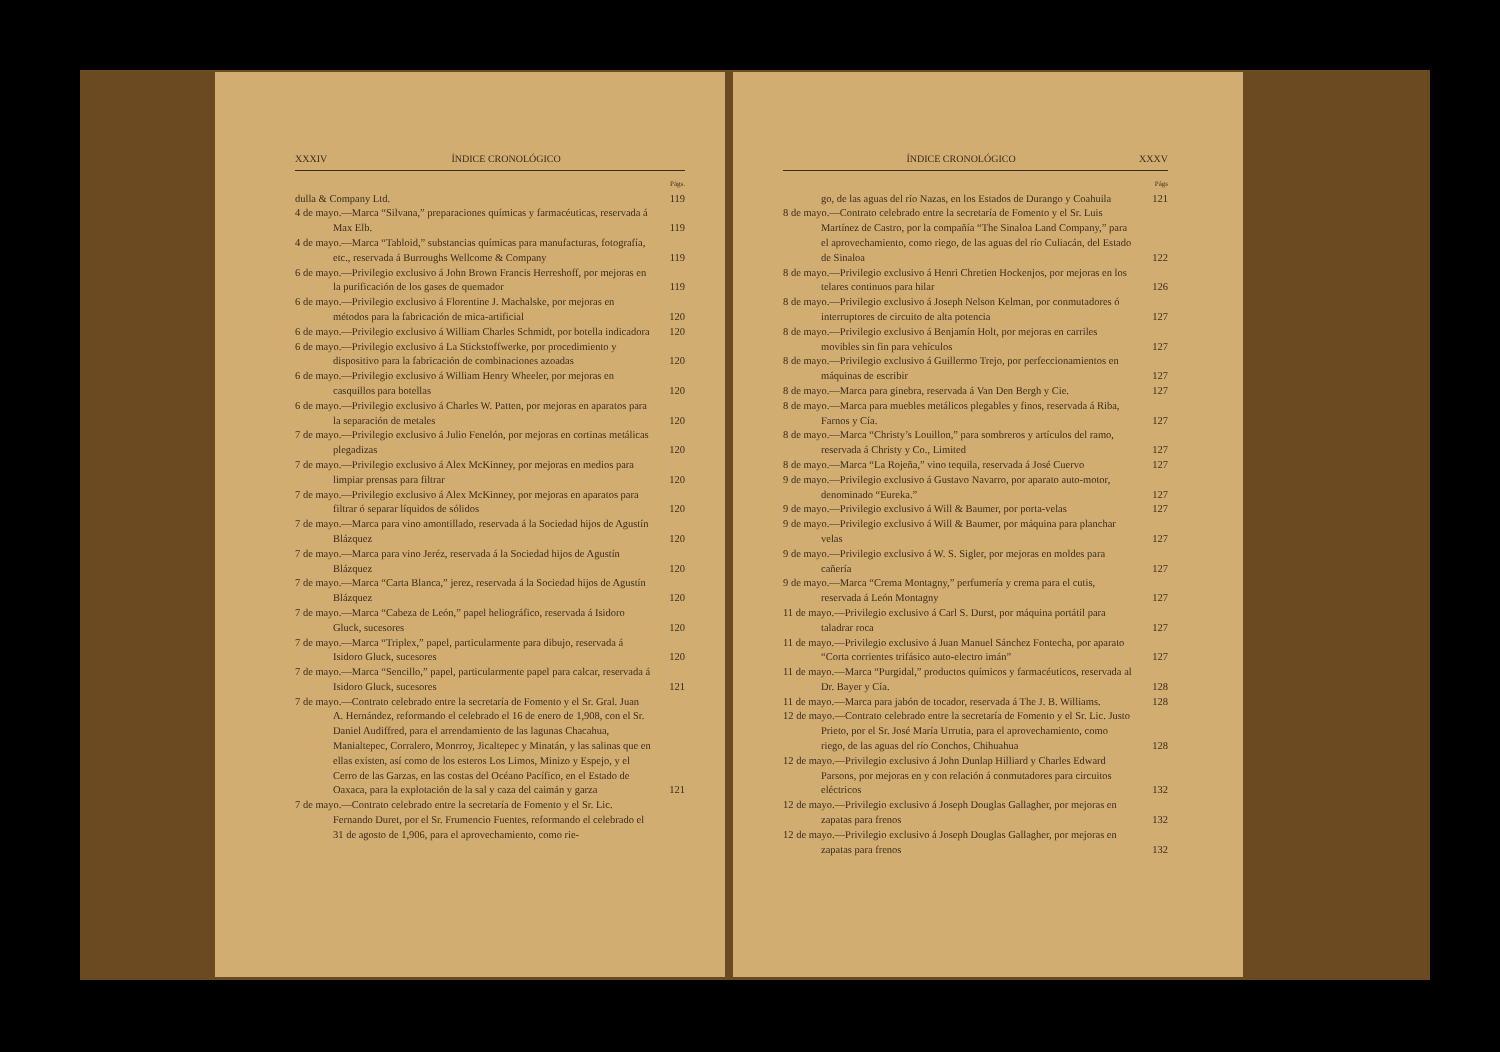XXXIV ÍNDICE CRONOLÓGICO
Págs.
dulla & Company Ltd. 119
4 de mayo.—Marca “Silvana,” preparaciones químicas y farmacéuticas, reservada á Max Elb. 119
4 de mayo.—Marca “Tabloid,” substancias químicas para manufacturas, fotografía, etc., reservada á Burroughs Wellcome & Company 119
6 de mayo.—Privilegio exclusivo á John Brown Francis Herreshoff, por mejoras en la purificación de los gases de quemador 119
6 de mayo.—Privilegio exclusivo á Florentine J. Machalske, por mejoras en métodos para la fabricación de mica-artificial 120
6 de mayo.—Privilegio exclusivo á William Charles Schmidt, por botella indicadora 120
6 de mayo.—Privilegio exclusivo á La Stickstoffwerke, por procedimiento y dispositivo para la fabricación de combinaciones azoadas 120
6 de mayo.—Privilegio exclusivo á William Henry Wheeler, por mejoras en casquillos para botellas 120
6 de mayo.—Privilegio exclusivo á Charles W. Patten, por mejoras en aparatos para la separación de metales 120
7 de mayo.—Privilegio exclusivo á Julio Fenelón, por mejoras en cortinas metálicas plegadizas 120
7 de mayo.—Privilegio exclusivo á Alex McKinney, por mejoras en medios para limpiar prensas para filtrar 120
7 de mayo.—Privilegio exclusivo á Alex McKinney, por mejoras en aparatos para filtrar ó separar líquidos de sólidos 120
7 de mayo.—Marca para vino amontillado, reservada á la Sociedad hijos de Agustín Blázquez 120
7 de mayo.—Marca para vino Jeréz, reservada á la Sociedad hijos de Agustín Blázquez 120
7 de mayo.—Marca “Carta Blanca,” jerez, reservada á la Sociedad hijos de Agustín Blázquez 120
7 de mayo.—Marca “Cabeza de León,” papel heliográfico, reservada á Isidoro Gluck, sucesores 120
7 de mayo.—Marca “Triplex,” papel, particularmente para dibujo, reservada á Isidoro Gluck, sucesores 120
7 de mayo.—Marca “Sencillo,” papel, particularmente papel para calcar, reservada á Isidoro Gluck, sucesores 121
7 de mayo.—Contrato celebrado entre la secretaría de Fomento y el Sr. Gral. Juan A. Hernández, reformando el celebrado el 16 de enero de 1,908, con el Sr. Daniel Audiffred, para el arrendamiento de las lagunas Chacahua, Manialtepec, Corralero, Monrroy, Jicaltepec y Minatán, y las salinas que en ellas existen, así como de los esteros Los Limos, Minizo y Espejo, y el Cerro de las Garzas, en las costas del Océano Pacífico, en el Estado de Oaxaca, para la explotación de la sal y caza del caimán y garza 121
7 de mayo.—Contrato celebrado entre la secretaría de Fomento y el Sr. Lic. Fernando Duret, por el Sr. Frumencio Fuentes, reformando el celebrado el 31 de agosto de 1,906, para el aprovechamiento, como rie-
ÍNDICE CRONOLÓGICO XXXV
Págs
go, de las aguas del río Nazas, en los Estados de Durango y Coahuila 121
8 de mayo.—Contrato celebrado entre la secretaría de Fomento y el Sr. Luis Martínez de Castro, por la compañía “The Sinaloa Land Company,” para el aprovechamiento, como riego, de las aguas del río Culiacán, del Estado de Sinaloa 122
8 de mayo.—Privilegio exclusivo á Henri Chretien Hockenjos, por mejoras en los telares continuos para hilar 126
8 de mayo.—Privilegio exclusivo á Joseph Nelson Kelman, por conmutadores ó interruptores de circuito de alta potencia 127
8 de mayo.—Privilegio exclusivo á Benjamín Holt, por mejoras en carriles movibles sin fin para vehículos 127
8 de mayo.—Privilegio exclusivo á Guillermo Trejo, por perfeccionamientos en máquinas de escribir 127
8 de mayo.—Marca para ginebra, reservada á Van Den Bergh y Cie. 127
8 de mayo.—Marca para muebles metálicos plegables y finos, reservada á Riba, Farnos y Cía. 127
8 de mayo.—Marca “Christy’s Louillon,” para sombreros y artículos del ramo, reservada á Christy y Co., Limited 127
8 de mayo.—Marca “La Rojeña,” vino tequila, reservada á José Cuervo 127
9 de mayo.—Privilegio exclusivo á Gustavo Navarro, por aparato auto-motor, denominado “Eureka.” 127
9 de mayo.—Privilegio exclusivo á Will & Baumer, por porta-velas 127
9 de mayo.—Privilegio exclusivo á Will & Baumer, por máquina para planchar velas 127
9 de mayo.—Privilegio exclusivo á W. S. Sigler, por mejoras en moldes para cañería 127
9 de mayo.—Marca “Crema Montagny,” perfumería y crema para el cutis, reservada á León Montagny 127
11 de mayo.—Privilegio exclusivo á Carl S. Durst, por máquina portátil para taladrar roca 127
11 de mayo.—Privilegio exclusivo á Juan Manuel Sánchez Fontecha, por aparato “Corta corrientes trifásico auto-electro imán” 127
11 de mayo.—Marca “Purgidal,” productos químicos y farmacéuticos, reservada al Dr. Bayer y Cía. 128
11 de mayo.—Marca para jabón de tocador, reservada á The J. B. Williams. 128
12 de mayo.—Contrato celebrado entre la secretaría de Fomento y el Sr. Lic. Justo Prieto, por el Sr. José María Urrutia, para el aprovechamiento, como riego, de las aguas del río Conchos, Chihuahua 128
12 de mayo.—Privilegio exclusivo á John Dunlap Hilliard y Charles Edward Parsons, por mejoras en y con relación á conmutadores para circuitos eléctricos 132
12 de mayo.—Privilegio exclusivo á Joseph Douglas Gallagher, por mejoras en zapatas para frenos 132
12 de mayo.—Privilegio exclusivo á Joseph Douglas Gallagher, por mejoras en zapatas para frenos 132